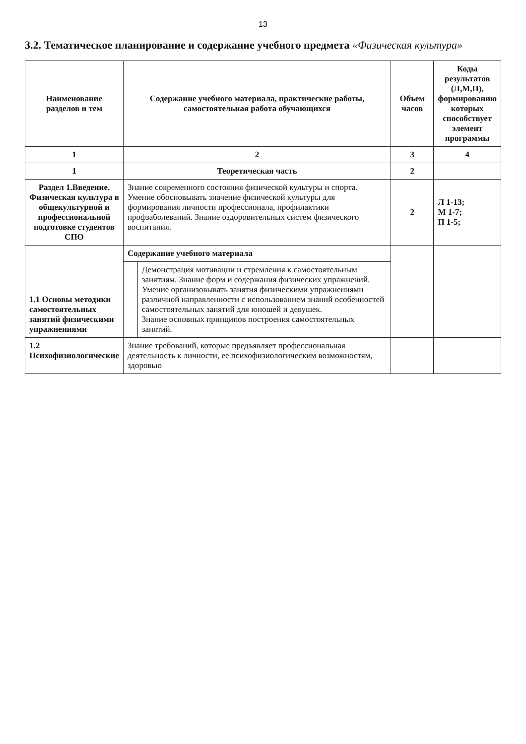13
3.2. Тематическое планирование и содержание учебного предмета «Физическая культура»
| Наименование разделов и тем | Содержание учебного материала, практические работы, самостоятельная работа обучающихся | | Объем часов | Коды результатов (Л,М,П), формированию которых способствует элемент программы |
| --- | --- | --- | --- | --- |
| 1 | 2 | | 3 | 4 |
| 1 | Теоретическая часть | | 2 | |
| Раздел 1.Введение. Физическая культура в общекультурной и профессиональной подготовке студентов СПО | Знание современного состояния физической культуры и спорта. Умение обосновывать значение физической культуры для формирования личности профессионала, профилактики профзаболеваний. Знание оздоровительных систем физического воспитания. | | 2 | Л 1-13; М 1-7; П 1-5; |
| 1.1 Основы методики самостоятельных занятий физическими упражнениями | Содержание учебного материала | | | |
| | | Демонстрация мотивации и стремления к самостоятельным занятиям. Знание форм и содержания физических упражнений. Умение организовывать занятия физическими упражнениями различной направленности с использованием знаний особенностей самостоятельных занятий для юношей и девушек. Знание основных принципов построения самостоятельных занятий. | | |
| 1.2 Психофизиологические | Знание требований, которые предъявляет профессиональная деятельность к личности, ее психофизиологическим возможностям, здоровью | | | |